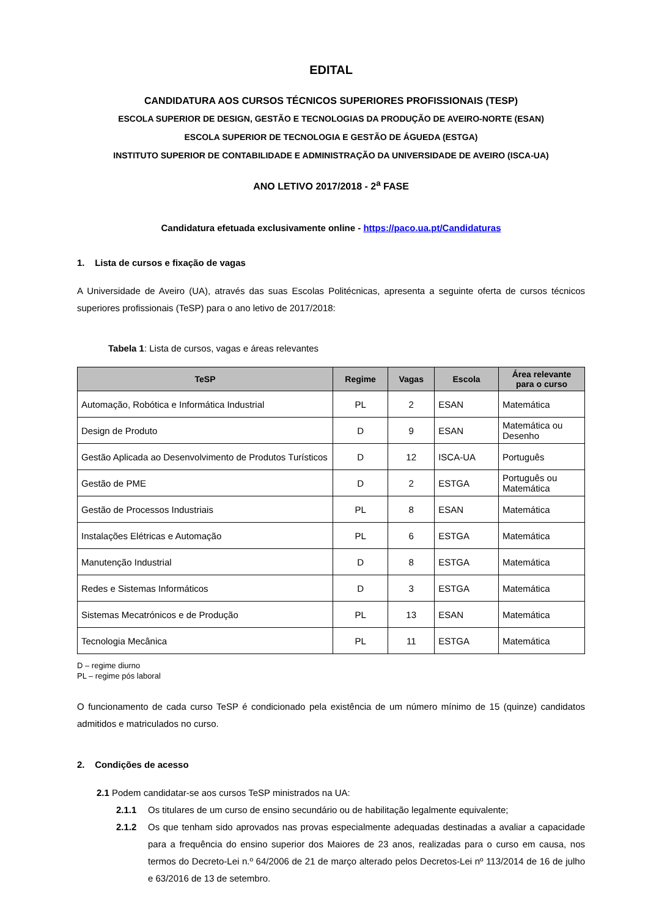EDITAL
CANDIDATURA AOS CURSOS TÉCNICOS SUPERIORES PROFISSIONAIS (TESP)
ESCOLA SUPERIOR DE DESIGN, GESTÃO E TECNOLOGIAS DA PRODUÇÃO DE AVEIRO-NORTE (ESAN)
ESCOLA SUPERIOR DE TECNOLOGIA E GESTÃO DE ÁGUEDA (ESTGA)
INSTITUTO SUPERIOR DE CONTABILIDADE E ADMINISTRAÇÃO DA UNIVERSIDADE DE AVEIRO (ISCA-UA)
ANO LETIVO 2017/2018 - 2<sup>a</sup> FASE
Candidatura efetuada exclusivamente online - https://paco.ua.pt/Candidaturas
1. Lista de cursos e fixação de vagas
A Universidade de Aveiro (UA), através das suas Escolas Politécnicas, apresenta a seguinte oferta de cursos técnicos superiores profissionais (TeSP) para o ano letivo de 2017/2018:
Tabela 1: Lista de cursos, vagas e áreas relevantes
| TeSP | Regime | Vagas | Escola | Área relevante para o curso |
| --- | --- | --- | --- | --- |
| Automação, Robótica e Informática Industrial | PL | 2 | ESAN | Matemática |
| Design de Produto | D | 9 | ESAN | Matemática ou Desenho |
| Gestão Aplicada ao Desenvolvimento de Produtos Turísticos | D | 12 | ISCA-UA | Português |
| Gestão de PME | D | 2 | ESTGA | Português ou Matemática |
| Gestão de Processos Industriais | PL | 8 | ESAN | Matemática |
| Instalações Elétricas e Automação | PL | 6 | ESTGA | Matemática |
| Manutenção Industrial | D | 8 | ESTGA | Matemática |
| Redes e Sistemas Informáticos | D | 3 | ESTGA | Matemática |
| Sistemas Mecatrónicos e de Produção | PL | 13 | ESAN | Matemática |
| Tecnologia Mecânica | PL | 11 | ESTGA | Matemática |
D – regime diurno
PL – regime pós laboral
O funcionamento de cada curso TeSP é condicionado pela existência de um número mínimo de 15 (quinze) candidatos admitidos e matriculados no curso.
2. Condições de acesso
2.1 Podem candidatar-se aos cursos TeSP ministrados na UA:
2.1.1 Os titulares de um curso de ensino secundário ou de habilitação legalmente equivalente;
2.1.2 Os que tenham sido aprovados nas provas especialmente adequadas destinadas a avaliar a capacidade para a frequência do ensino superior dos Maiores de 23 anos, realizadas para o curso em causa, nos termos do Decreto-Lei n.º 64/2006 de 21 de março alterado pelos Decretos-Lei nº 113/2014 de 16 de julho e 63/2016 de 13 de setembro.